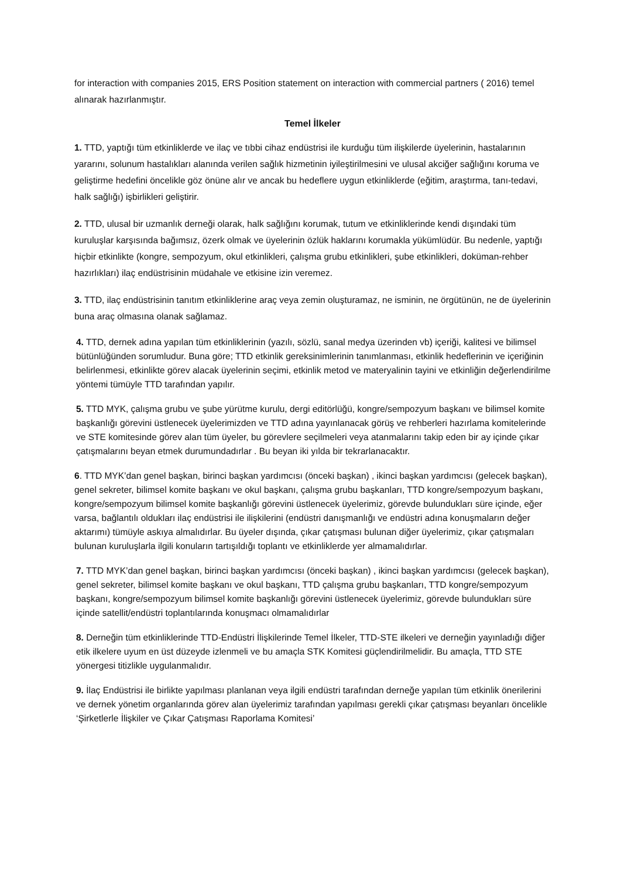for interaction with companies 2015, ERS Position statement on interaction with commercial partners ( 2016) temel alınarak hazırlanmıştır.
Temel İlkeler
1. TTD, yaptığı tüm etkinliklerde ve ilaç ve tıbbi cihaz endüstrisi ile kurduğu tüm ilişkilerde üyelerinin, hastalarının yararını, solunum hastalıkları alanında verilen sağlık hizmetinin iyileştirilmesini ve ulusal akciğer sağlığını koruma ve geliştirme hedefini öncelikle göz önüne alır ve ancak bu hedeflere uygun etkinliklerde (eğitim, araştırma, tanı-tedavi, halk sağlığı) işbirlikleri geliştirir.
2. TTD, ulusal bir uzmanlık derneği olarak, halk sağlığını korumak, tutum ve etkinliklerinde kendi dışındaki tüm kuruluşlar karşısında bağımsız, özerk olmak ve üyelerinin özlük haklarını korumakla yükümlüdür. Bu nedenle, yaptığı hiçbir etkinlikte (kongre, sempozyum, okul etkinlikleri, çalışma grubu etkinlikleri, şube etkinlikleri, doküman-rehber hazırlıkları) ilaç endüstrisinin müdahale ve etkisine izin veremez.
3. TTD, ilaç endüstrisinin tanıtım etkinliklerine araç veya zemin oluşturamaz, ne isminin, ne örgütünün, ne de üyelerinin buna araç olmasına olanak sağlamaz.
4. TTD, dernek adına yapılan tüm etkinliklerinin (yazılı, sözlü, sanal medya üzerinden vb) içeriği, kalitesi ve bilimsel bütünlüğünden sorumludur. Buna göre; TTD etkinlik gereksinimlerinin tanımlanması, etkinlik hedeflerinin ve içeriğinin belirlenmesi, etkinlikte görev alacak üyelerinin seçimi, etkinlik metod ve materyalinin tayini ve etkinliğin değerlendirilme yöntemi tümüyle TTD tarafından yapılır.
5. TTD MYK, çalışma grubu ve şube yürütme kurulu, dergi editörlüğü, kongre/sempozyum başkanı ve bilimsel komite başkanlığı görevini üstlenecek üyelerimizden ve TTD adına yayınlanacak görüş ve rehberleri hazırlama komitelerinde ve STE komitesinde görev alan tüm üyeler, bu görevlere seçilmeleri veya atanmalarını takip eden bir ay içinde çıkar çatışmalarını beyan etmek durumundadırlar . Bu beyan iki yılda bir tekrarlanacaktır.
6. TTD MYK’dan genel başkan, birinci başkan yardımcısı (önceki başkan) , ikinci başkan yardımcısı (gelecek başkan), genel sekreter, bilimsel komite başkanı ve okul başkanı, çalışma grubu başkanları, TTD kongre/sempozyum başkanı, kongre/sempozyum bilimsel komite başkanlığı görevini üstlenecek üyelerimiz, görevde bulundukları süre içinde, eğer varsa, bağlantılı oldukları ilaç endüstrisi ile ilişkilerini (endüstri danışmanlığı ve endüstri adına konuşmaların değer aktarımı) tümüyle askıya almalıdırlar. Bu üyeler dışında, çıkar çatışması bulunan diğer üyelerimiz, çıkar çatışmaları bulunan kuruluşlarla ilgili konuların tartışıldığı toplantı ve etkinliklerde yer almamalıdırlar.
7. TTD MYK’dan genel başkan, birinci başkan yardımcısı (önceki başkan) , ikinci başkan yardımcısı (gelecek başkan), genel sekreter, bilimsel komite başkanı ve okul başkanı, TTD çalışma grubu başkanları, TTD kongre/sempozyum başkanı, kongre/sempozyum bilimsel komite başkanlığı görevini üstlenecek üyelerimiz, görevde bulundukları süre içinde satellit/endüstri toplantılarında konuşmacı olmamalıdırlar
8. Derneğin tüm etkinliklerinde TTD-Endüstri İlişkilerinde Temel İlkeler, TTD-STE ilkeleri ve derneğin yayınladığı diğer etik ilkelere uyum en üst düzeyde izlenmeli ve bu amaçla STK Komitesi güçlendirilmelidir. Bu amaçla, TTD STE yönergesi titizlikle uygulanmalıdır.
9. İlaç Endüstrisi ile birlikte yapılması planlanan veya ilgili endüstri tarafından derneğe yapılan tüm etkinlik önerilerini ve dernek yönetim organlarında görev alan üyelerimiz tarafından yapılması gerekli çıkar çatışması beyanları öncelikle ‘Şirketlerle İlişkiler ve Çıkar Çatışması Raporlama Komitesi’